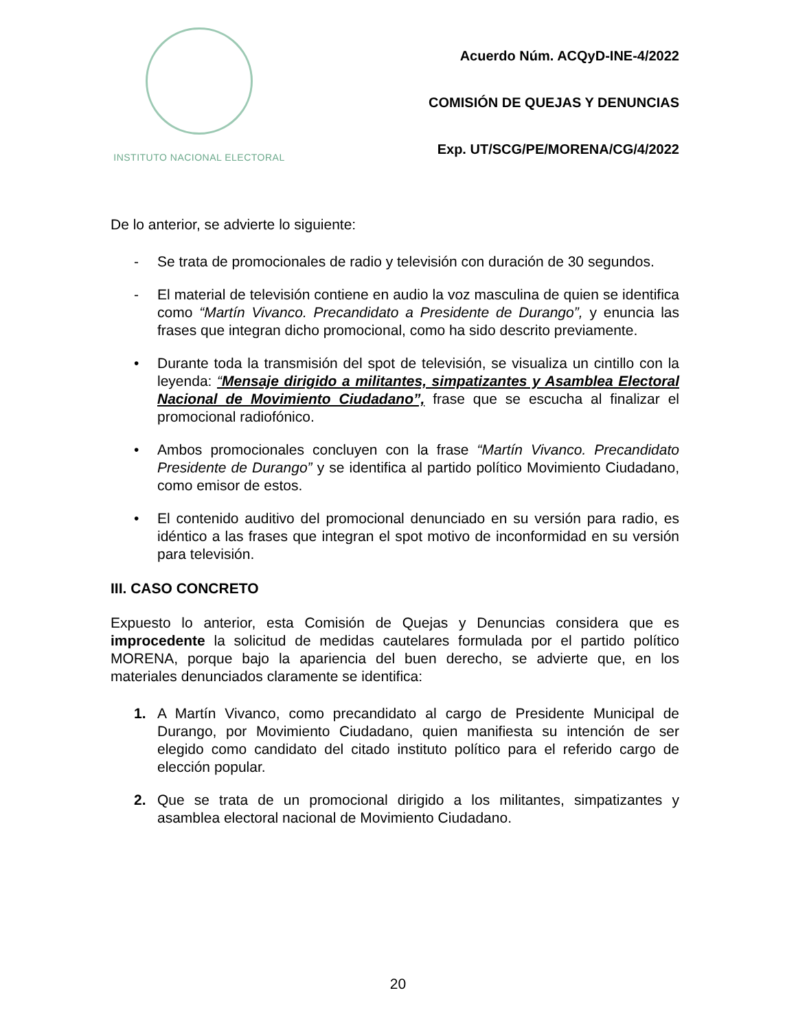INSTITUTO NACIONAL ELECTORAL
Acuerdo Núm. ACQyD-INE-4/2022
COMISIÓN DE QUEJAS Y DENUNCIAS
Exp. UT/SCG/PE/MORENA/CG/4/2022
De lo anterior, se advierte lo siguiente:
- Se trata de promocionales de radio y televisión con duración de 30 segundos.
- El material de televisión contiene en audio la voz masculina de quien se identifica como “Martín Vivanco. Precandidato a Presidente de Durango”, y enuncia las frases que integran dicho promocional, como ha sido descrito previamente.
• Durante toda la transmisión del spot de televisión, se visualiza un cintillo con la leyenda: “Mensaje dirigido a militantes, simpatizantes y Asamblea Electoral Nacional de Movimiento Ciudadano”, frase que se escucha al finalizar el promocional radiofónico.
• Ambos promocionales concluyen con la frase “Martín Vivanco. Precandidato Presidente de Durango” y se identifica al partido político Movimiento Ciudadano, como emisor de estos.
• El contenido auditivo del promocional denunciado en su versión para radio, es idéntico a las frases que integran el spot motivo de inconformidad en su versión para televisión.
III. CASO CONCRETO
Expuesto lo anterior, esta Comisión de Quejas y Denuncias considera que es improcedente la solicitud de medidas cautelares formulada por el partido político MORENA, porque bajo la apariencia del buen derecho, se advierte que, en los materiales denunciados claramente se identifica:
1. A Martín Vivanco, como precandidato al cargo de Presidente Municipal de Durango, por Movimiento Ciudadano, quien manifiesta su intención de ser elegido como candidato del citado instituto político para el referido cargo de elección popular.
2. Que se trata de un promocional dirigido a los militantes, simpatizantes y asamblea electoral nacional de Movimiento Ciudadano.
20